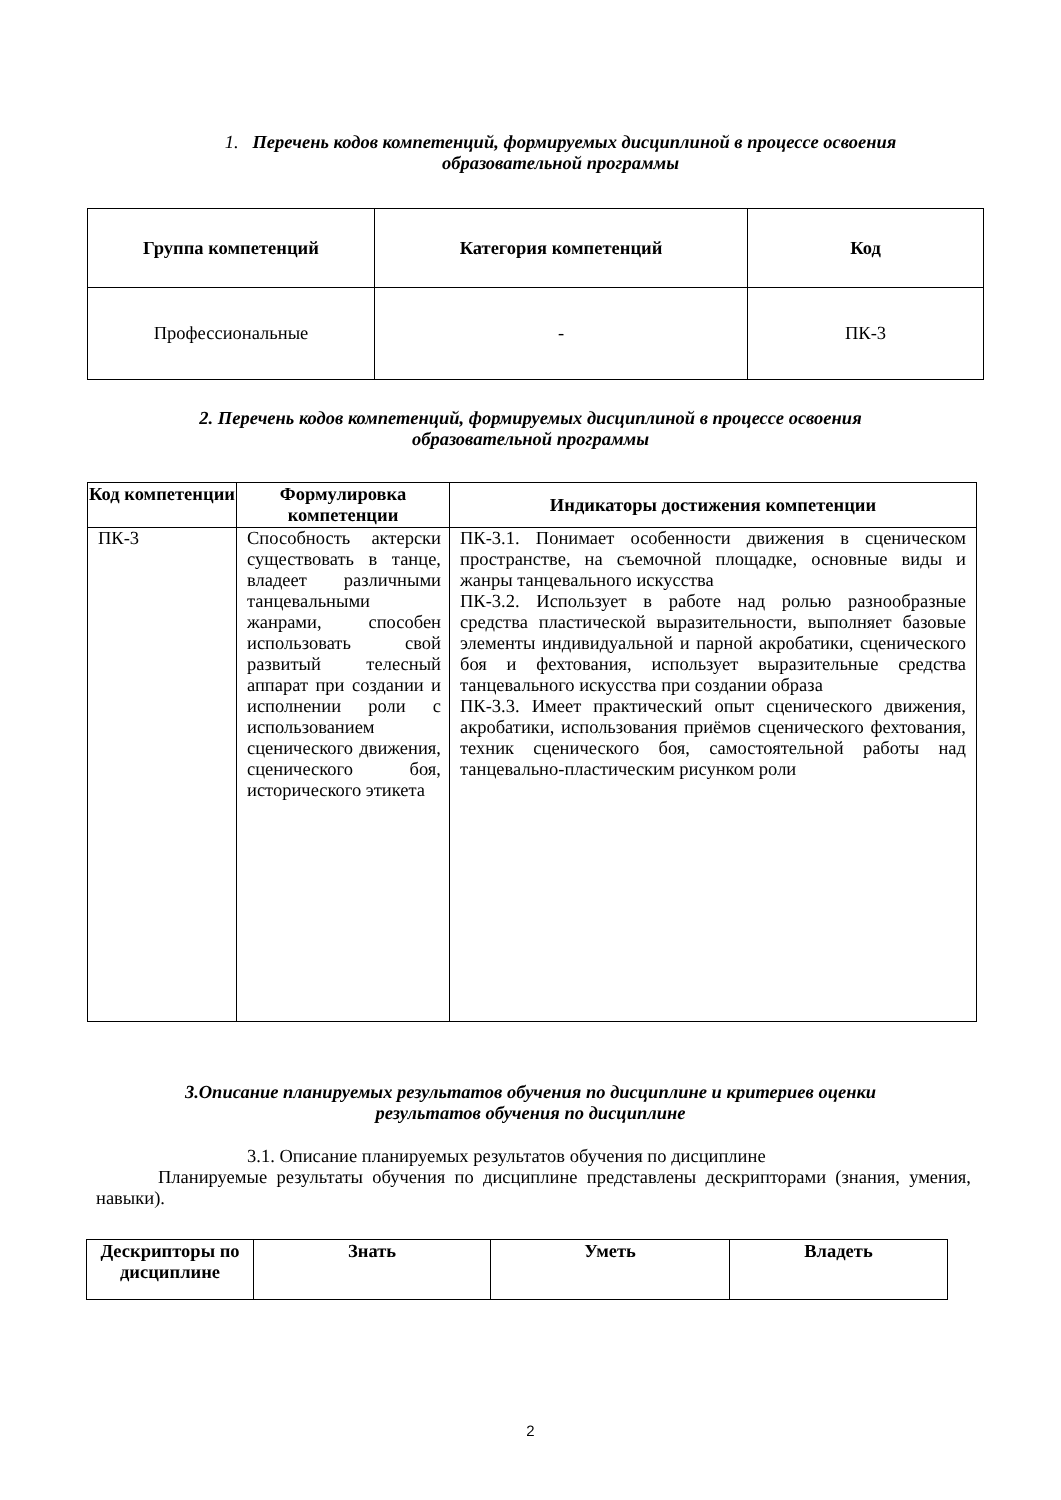1. Перечень кодов компетенций, формируемых дисциплиной в процессе освоения
образовательной программы
| Группа компетенций | Категория компетенций | Код |
| --- | --- | --- |
| Профессиональные | - | ПК-3 |
2. Перечень кодов компетенций, формируемых дисциплиной в процессе освоения
образовательной программы
| Код компетенции | Формулировка компетенции | Индикаторы достижения компетенции |
| --- | --- | --- |
| ПК-3 | Способность актерски существовать в танце, владеет различными танцевальными жанрами, способен использовать свой развитый телесный аппарат при создании и исполнении роли с использованием сценического движения, сценического боя, исторического этикета | ПК-3.1. Понимает особенности движения в сценическом пространстве, на съемочной площадке, основные виды и жанры танцевального искусства ПК-3.2. Использует в работе над ролью разнообразные средства пластической выразительности, выполняет базовые элементы индивидуальной и парной акробатики, сценического боя и фехтования, использует выразительные средства танцевального искусства при создании образа ПК-3.3. Имеет практический опыт сценического движения, акробатики, использования приёмов сценического фехтования, техник сценического боя, самостоятельной работы над танцевально-пластическим рисунком роли |
3.Описание планируемых результатов обучения по дисциплине и критериев оценки
результатов обучения по дисциплине
3.1. Описание планируемых результатов обучения по дисциплине
Планируемые результаты обучения по дисциплине представлены дескрипторами (знания, умения, навыки).
| Дескрипторы по дисциплине | Знать | Уметь | Владеть |
| --- | --- | --- | --- |
2